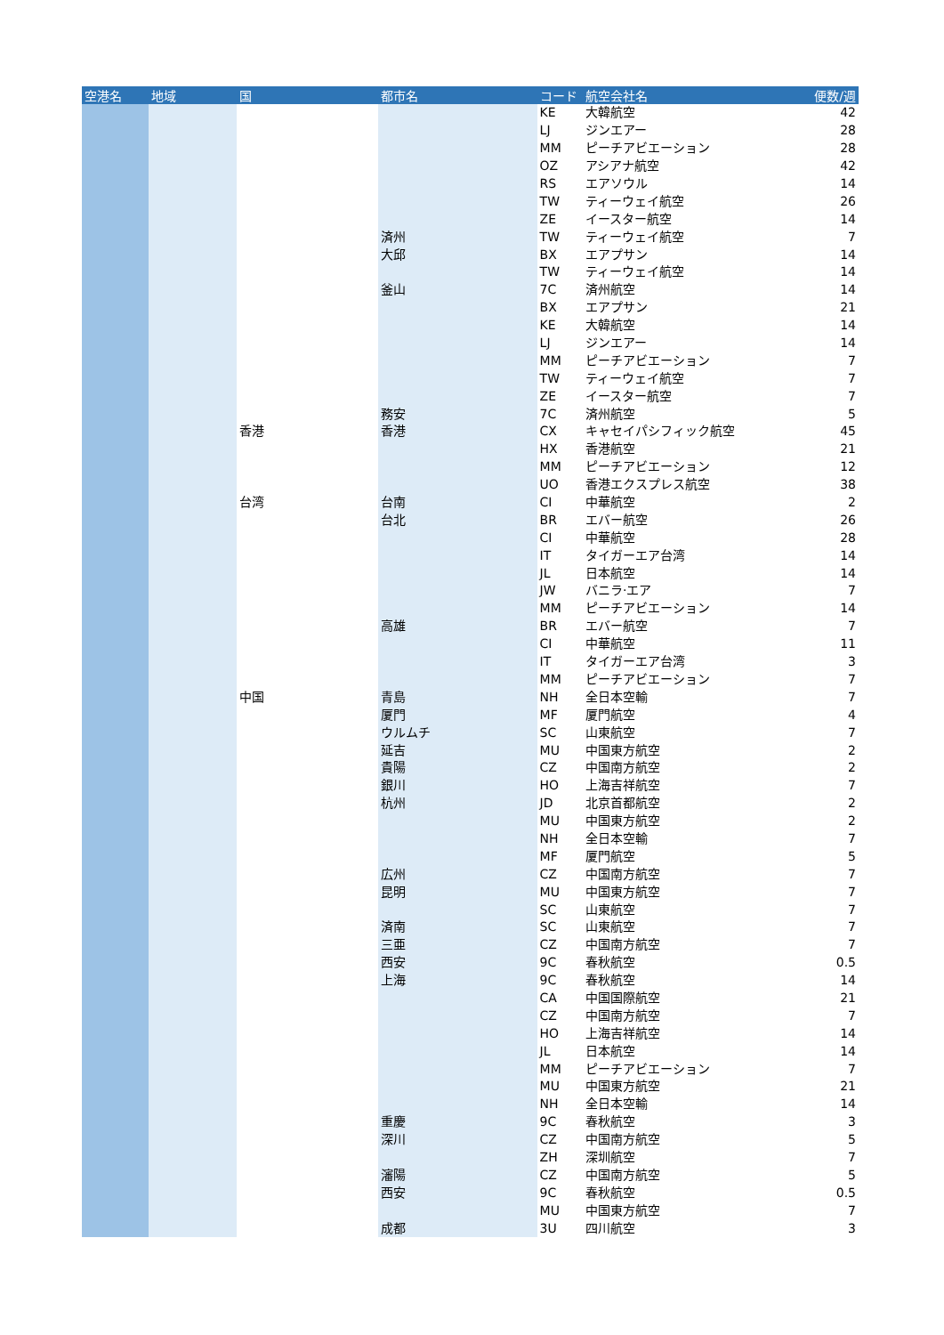| 空港名 | 地域 | 国 | 都市名 | コード | 航空会社名 | 便数/週 |
| --- | --- | --- | --- | --- | --- | --- |
| | | | | KE | 大韓航空 | 42 |
| | | | | LJ | ジンエアー | 28 |
| | | | | MM | ピーチアビエーション | 28 |
| | | | | OZ | アシアナ航空 | 42 |
| | | | | RS | エアソウル | 14 |
| | | | | TW | ティーウェイ航空 | 26 |
| | | | | ZE | イースター航空 | 14 |
| | | | 済州 | TW | ティーウェイ航空 | 7 |
| | | | 大邱 | BX | エアプサン | 14 |
| | | | | TW | ティーウェイ航空 | 14 |
| | | | 釜山 | 7C | 済州航空 | 14 |
| | | | | BX | エアプサン | 21 |
| | | | | KE | 大韓航空 | 14 |
| | | | | LJ | ジンエアー | 14 |
| | | | | MM | ピーチアビエーション | 7 |
| | | | | TW | ティーウェイ航空 | 7 |
| | | | | ZE | イースター航空 | 7 |
| | | | 務安 | 7C | 済州航空 | 5 |
| | | 香港 | 香港 | CX | キャセイパシフィック航空 | 45 |
| | | | | HX | 香港航空 | 21 |
| | | | | MM | ピーチアビエーション | 12 |
| | | | | UO | 香港エクスプレス航空 | 38 |
| | | 台湾 | 台南 | CI | 中華航空 | 2 |
| | | | 台北 | BR | エバー航空 | 26 |
| | | | | CI | 中華航空 | 28 |
| | | | | IT | タイガーエア台湾 | 14 |
| | | | | JL | 日本航空 | 14 |
| | | | | JW | バニラ·エア | 7 |
| | | | | MM | ピーチアビエーション | 14 |
| | | | 高雄 | BR | エバー航空 | 7 |
| | | | | CI | 中華航空 | 11 |
| | | | | IT | タイガーエア台湾 | 3 |
| | | | | MM | ピーチアビエーション | 7 |
| | | 中国 | 青島 | NH | 全日本空輸 | 7 |
| | | | 厦門 | MF | 厦門航空 | 4 |
| | | | ウルムチ | SC | 山東航空 | 7 |
| | | | 延吉 | MU | 中国東方航空 | 2 |
| | | | 貴陽 | CZ | 中国南方航空 | 2 |
| | | | 銀川 | HO | 上海吉祥航空 | 7 |
| | | | 杭州 | JD | 北京首都航空 | 2 |
| | | | | MU | 中国東方航空 | 2 |
| | | | | NH | 全日本空輸 | 7 |
| | | | | MF | 厦門航空 | 5 |
| | | | 広州 | CZ | 中国南方航空 | 7 |
| | | | 昆明 | MU | 中国東方航空 | 7 |
| | | | | SC | 山東航空 | 7 |
| | | | 済南 | SC | 山東航空 | 7 |
| | | | 三亜 | CZ | 中国南方航空 | 7 |
| | | | 西安 | 9C | 春秋航空 | 0.5 |
| | | | 上海 | 9C | 春秋航空 | 14 |
| | | | | CA | 中国国際航空 | 21 |
| | | | | CZ | 中国南方航空 | 7 |
| | | | | HO | 上海吉祥航空 | 14 |
| | | | | JL | 日本航空 | 14 |
| | | | | MM | ピーチアビエーション | 7 |
| | | | | MU | 中国東方航空 | 21 |
| | | | | NH | 全日本空輸 | 14 |
| | | | 重慶 | 9C | 春秋航空 | 3 |
| | | | 深川 | CZ | 中国南方航空 | 5 |
| | | | | ZH | 深圳航空 | 7 |
| | | | 瀋陽 | CZ | 中国南方航空 | 5 |
| | | | 西安 | 9C | 春秋航空 | 0.5 |
| | | | | MU | 中国東方航空 | 7 |
| | | | 成都 | 3U | 四川航空 | 3 |